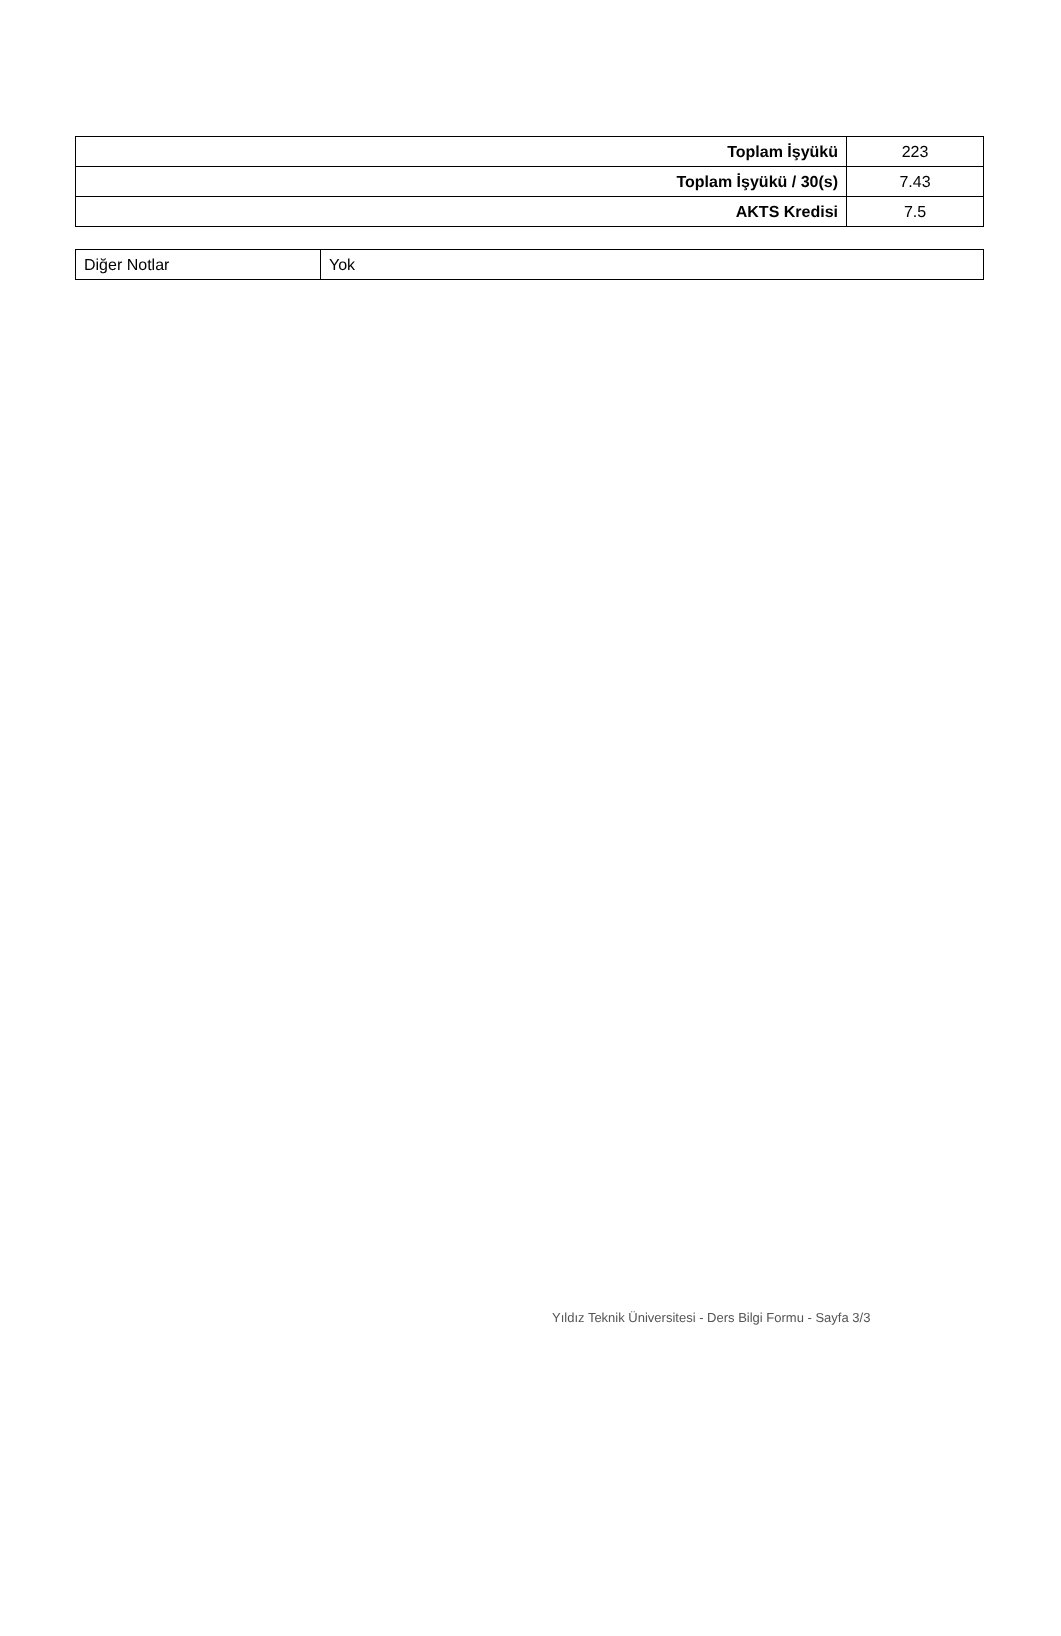| Toplam İşyükü | 223 |
| Toplam İşyükü / 30(s) | 7.43 |
| AKTS Kredisi | 7.5 |
| Diğer Notlar | Yok |
Yıldız Teknik Üniversitesi - Ders Bilgi Formu - Sayfa 3/3